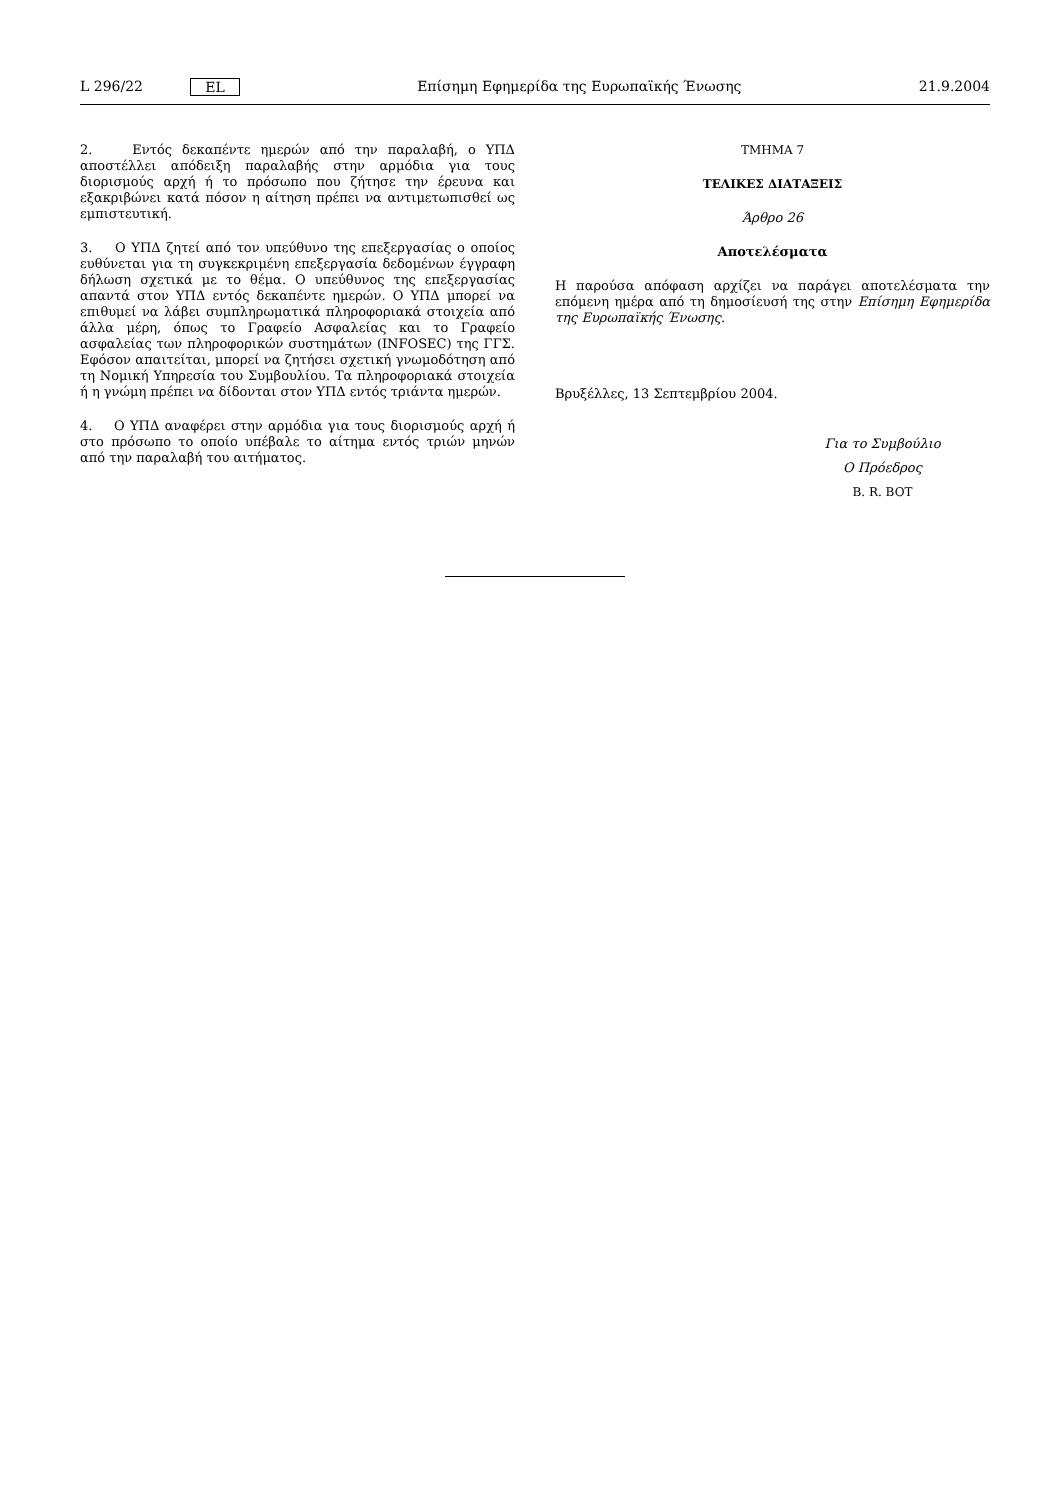L 296/22 EL Επίσημη Εφημερίδα της Ευρωπαϊκής Ένωσης 21.9.2004
2. Εντός δεκαπέντε ημερών από την παραλαβή, ο ΥΠΔ αποστέλλει απόδειξη παραλαβής στην αρμόδια για τους διορισμούς αρχή ή το πρόσωπο που ζήτησε την έρευνα και εξακριβώνει κατά πόσον η αίτηση πρέπει να αντιμετωπισθεί ως εμπιστευτική.
3. Ο ΥΠΔ ζητεί από τον υπεύθυνο της επεξεργασίας ο οποίος ευθύνεται για τη συγκεκριμένη επεξεργασία δεδομένων έγγραφη δήλωση σχετικά με το θέμα. Ο υπεύθυνος της επεξεργασίας απαντά στον ΥΠΔ εντός δεκαπέντε ημερών. Ο ΥΠΔ μπορεί να επιθυμεί να λάβει συμπληρωματικά πληροφοριακά στοιχεία από άλλα μέρη, όπως το Γραφείο Ασφαλείας και το Γραφείο ασφαλείας των πληροφορικών συστημάτων (INFOSEC) της ΓΓΣ. Εφόσον απαιτείται, μπορεί να ζητήσει σχετική γνωμοδότηση από τη Νομική Υπηρεσία του Συμβουλίου. Τα πληροφοριακά στοιχεία ή η γνώμη πρέπει να δίδονται στον ΥΠΔ εντός τριάντα ημερών.
4. Ο ΥΠΔ αναφέρει στην αρμόδια για τους διορισμούς αρχή ή στο πρόσωπο το οποίο υπέβαλε το αίτημα εντός τριών μηνών από την παραλαβή του αιτήματος.
ΤΜΗΜΑ 7
ΤΕΛΙΚΕΣ ΔΙΑΤΑΞΕΙΣ
Άρθρο 26
Αποτελέσματα
Η παρούσα απόφαση αρχίζει να παράγει αποτελέσματα την επόμενη ημέρα από τη δημοσίευσή της στην Επίσημη Εφημερίδα της Ευρωπαϊκής Ένωσης.
Βρυξέλλες, 13 Σεπτεμβρίου 2004.
Για το Συμβούλιο
Ο Πρόεδρος
B. R. BOT